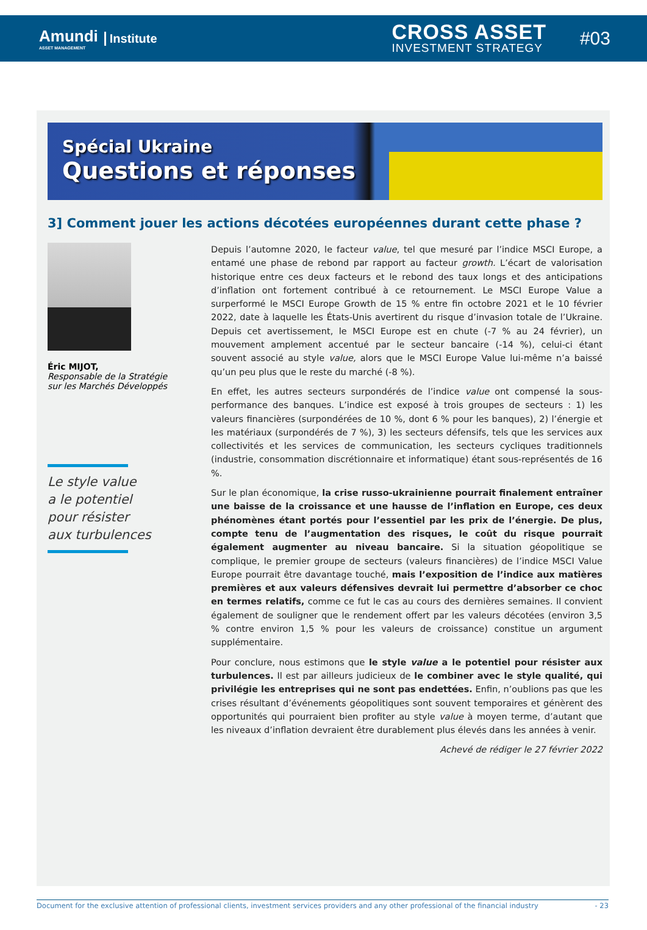Amundi
ASSET MANAGEMENT
Institute
CROSS ASSET
INVESTMENT STRATEGY
#03
Spécial Ukraine
Questions et réponses
3] Comment jouer les actions décotées européennes durant cette phase ?
Éric MIJOT,
Responsable de la Stratégie
sur les Marchés Développés
Le style value
a le potentiel
pour résister
aux turbulences
Depuis l’automne 2020, le facteur value, tel que mesuré par l’indice MSCI Europe, a entamé une phase de rebond par rapport au facteur growth. L’écart de valorisation historique entre ces deux facteurs et le rebond des taux longs et des anticipations d’inflation ont fortement contribué à ce retournement. Le MSCI Europe Value a surperformé le MSCI Europe Growth de 15 % entre fin octobre 2021 et le 10 février 2022, date à laquelle les États-Unis avertirent du risque d’invasion totale de l’Ukraine. Depuis cet avertissement, le MSCI Europe est en chute (-7 % au 24 février), un mouvement amplement accentué par le secteur bancaire (-14 %), celui-ci étant souvent associé au style value, alors que le MSCI Europe Value lui-même n’a baissé qu’un peu plus que le reste du marché (-8 %).
En effet, les autres secteurs surpondérés de l’indice value ont compensé la sous-performance des banques. L’indice est exposé à trois groupes de secteurs : 1) les valeurs financières (surpondérées de 10 %, dont 6 % pour les banques), 2) l’énergie et les matériaux (surpondérés de 7 %), 3) les secteurs défensifs, tels que les services aux collectivités et les services de communication, les secteurs cycliques traditionnels (industrie, consommation discrétionnaire et informatique) étant sous-représentés de 16 %.
Sur le plan économique, la crise russo-ukrainienne pourrait finalement entraîner une baisse de la croissance et une hausse de l’inflation en Europe, ces deux phénomènes étant portés pour l’essentiel par les prix de l’énergie. De plus, compte tenu de l’augmentation des risques, le coût du risque pourrait également augmenter au niveau bancaire. Si la situation géopolitique se complique, le premier groupe de secteurs (valeurs financières) de l’indice MSCI Value Europe pourrait être davantage touché, mais l’exposition de l’indice aux matières premières et aux valeurs défensives devrait lui permettre d’absorber ce choc en termes relatifs, comme ce fut le cas au cours des dernières semaines. Il convient également de souligner que le rendement offert par les valeurs décotées (environ 3,5 % contre environ 1,5 % pour les valeurs de croissance) constitue un argument supplémentaire.
Pour conclure, nous estimons que le style value a le potentiel pour résister aux turbulences. Il est par ailleurs judicieux de le combiner avec le style qualité, qui privilégie les entreprises qui ne sont pas endettées. Enfin, n’oublions pas que les crises résultant d’événements géopolitiques sont souvent temporaires et génèrent des opportunités qui pourraient bien profiter au style value à moyen terme, d’autant que les niveaux d’inflation devraient être durablement plus élevés dans les années à venir.
Achevé de rédiger le 27 février 2022
Document for the exclusive attention of professional clients, investment services providers and any other professional of the financial industry - 23